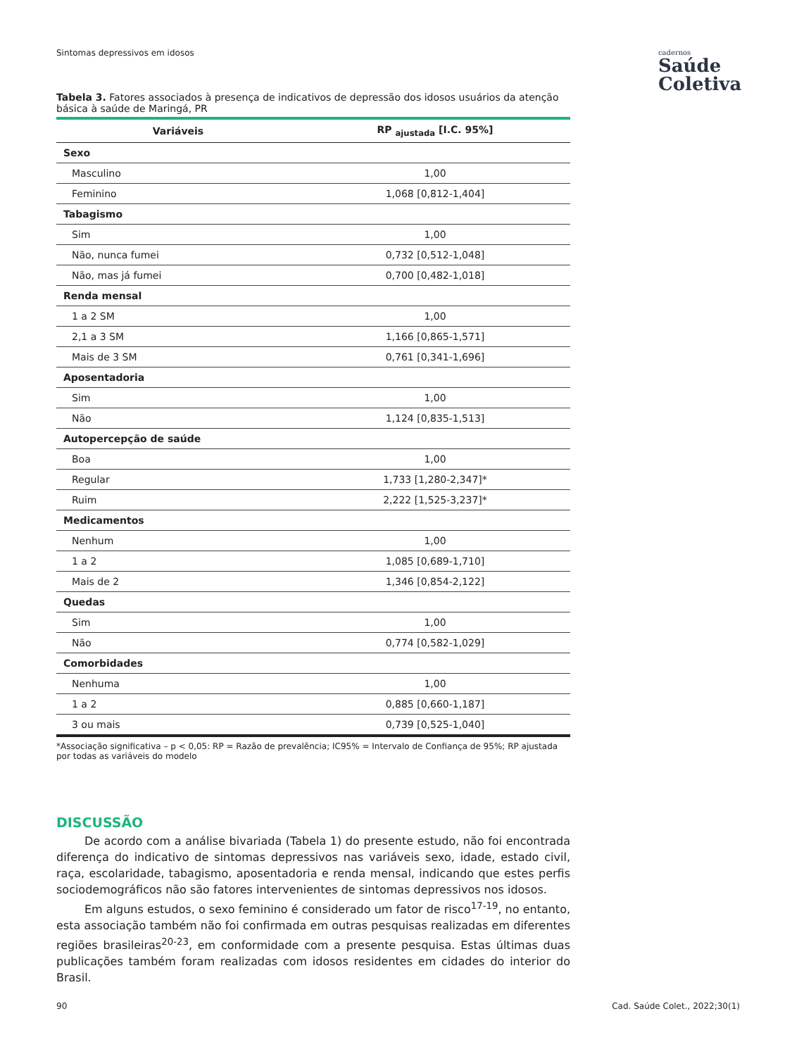Sintomas depressivos em idosos cadernos
Saúde
Coletiva
Tabela 3. Fatores associados à presença de indicativos de depressão dos idosos usuários da atenção básica à saúde de Maringá, PR
| Variáveis | RP <sub>ajustada</sub> [I.C. 95%] |
| --- | --- |
| Sexo | |
| Masculino | 1,00 |
| Feminino | 1,068 [0,812-1,404] |
| Tabagismo | |
| Sim | 1,00 |
| Não, nunca fumei | 0,732 [0,512-1,048] |
| Não, mas já fumei | 0,700 [0,482-1,018] |
| Renda mensal | |
| 1 a 2 SM | 1,00 |
| 2,1 a 3 SM | 1,166 [0,865-1,571] |
| Mais de 3 SM | 0,761 [0,341-1,696] |
| Aposentadoria | |
| Sim | 1,00 |
| Não | 1,124 [0,835-1,513] |
| Autopercepção de saúde | |
| Boa | 1,00 |
| Regular | 1,733 [1,280-2,347]* |
| Ruim | 2,222 [1,525-3,237]* |
| Medicamentos | |
| Nenhum | 1,00 |
| 1 a 2 | 1,085 [0,689-1,710] |
| Mais de 2 | 1,346 [0,854-2,122] |
| Quedas | |
| Sim | 1,00 |
| Não | 0,774 [0,582-1,029] |
| Comorbidades | |
| Nenhuma | 1,00 |
| 1 a 2 | 0,885 [0,660-1,187] |
| 3 ou mais | 0,739 [0,525-1,040] |
*Associação significativa – p < 0,05: RP = Razão de prevalência; IC95% = Intervalo de Confiança de 95%; RP ajustada por todas as variáveis do modelo
DISCUSSÃO
De acordo com a análise bivariada (Tabela 1) do presente estudo, não foi encontrada diferença do indicativo de sintomas depressivos nas variáveis sexo, idade, estado civil, raça, escolaridade, tabagismo, aposentadoria e renda mensal, indicando que estes perfis sociodemográficos não são fatores intervenientes de sintomas depressivos nos idosos.
Em alguns estudos, o sexo feminino é considerado um fator de risco<sup>17-19</sup>, no entanto, esta associação também não foi confirmada em outras pesquisas realizadas em diferentes regiões brasileiras<sup>20-23</sup>, em conformidade com a presente pesquisa. Estas últimas duas publicações também foram realizadas com idosos residentes em cidades do interior do Brasil.
90 Cad. Saúde Colet., 2022;30(1)